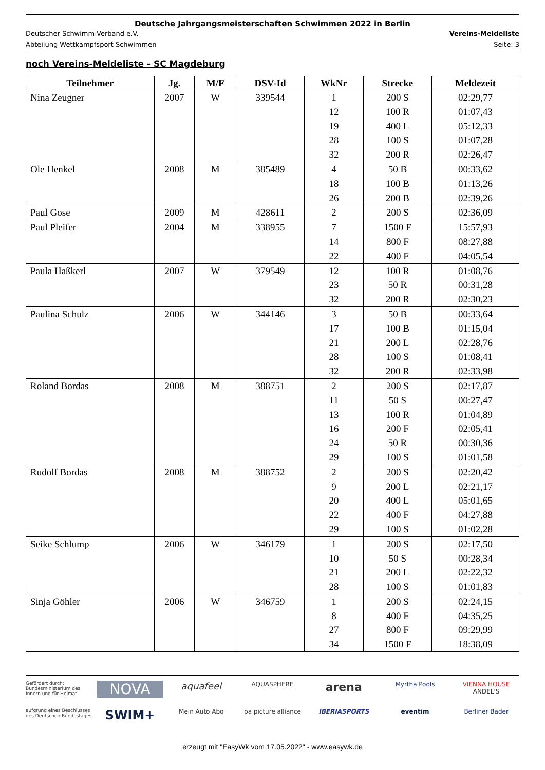Deutsche Jahrgangsmeisterschaften Schwimmen 2022 in Berlin
Deutscher Schwimm-Verband e.V. Vereins-Meldeliste
Abteilung Wettkampfsport Schwimmen Seite: 3
noch Vereins-Meldeliste - SC Magdeburg
| Teilnehmer | Jg. | M/F | DSV-Id | WkNr | Strecke | Meldezeit |
| --- | --- | --- | --- | --- | --- | --- |
| Nina Zeugner | 2007 | W | 339544 | 1 | 200 S | 02:29,77 |
| | | | | 12 | 100 R | 01:07,43 |
| | | | | 19 | 400 L | 05:12,33 |
| | | | | 28 | 100 S | 01:07,28 |
| | | | | 32 | 200 R | 02:26,47 |
| Ole Henkel | 2008 | M | 385489 | 4 | 50 B | 00:33,62 |
| | | | | 18 | 100 B | 01:13,26 |
| | | | | 26 | 200 B | 02:39,26 |
| Paul Gose | 2009 | M | 428611 | 2 | 200 S | 02:36,09 |
| Paul Pleifer | 2004 | M | 338955 | 7 | 1500 F | 15:57,93 |
| | | | | 14 | 800 F | 08:27,88 |
| | | | | 22 | 400 F | 04:05,54 |
| Paula Haßkerl | 2007 | W | 379549 | 12 | 100 R | 01:08,76 |
| | | | | 23 | 50 R | 00:31,28 |
| | | | | 32 | 200 R | 02:30,23 |
| Paulina Schulz | 2006 | W | 344146 | 3 | 50 B | 00:33,64 |
| | | | | 17 | 100 B | 01:15,04 |
| | | | | 21 | 200 L | 02:28,76 |
| | | | | 28 | 100 S | 01:08,41 |
| | | | | 32 | 200 R | 02:33,98 |
| Roland Bordas | 2008 | M | 388751 | 2 | 200 S | 02:17,87 |
| | | | | 11 | 50 S | 00:27,47 |
| | | | | 13 | 100 R | 01:04,89 |
| | | | | 16 | 200 F | 02:05,41 |
| | | | | 24 | 50 R | 00:30,36 |
| | | | | 29 | 100 S | 01:01,58 |
| Rudolf Bordas | 2008 | M | 388752 | 2 | 200 S | 02:20,42 |
| | | | | 9 | 200 L | 02:21,17 |
| | | | | 20 | 400 L | 05:01,65 |
| | | | | 22 | 400 F | 04:27,88 |
| | | | | 29 | 100 S | 01:02,28 |
| Seike Schlump | 2006 | W | 346179 | 1 | 200 S | 02:17,50 |
| | | | | 10 | 50 S | 00:28,34 |
| | | | | 21 | 200 L | 02:22,32 |
| | | | | 28 | 100 S | 01:01,83 |
| Sinja Göhler | 2006 | W | 346759 | 1 | 200 S | 02:24,15 |
| | | | | 8 | 400 F | 04:35,25 |
| | | | | 27 | 800 F | 09:29,99 |
| | | | | 34 | 1500 F | 18:38,09 |
Gefördert durch:
Bundesministerium des Innern und für Heimat
NOVA
aquafeel
AQUASPHERE
arena
Myrtha Pools
VIENNA HOUSE
ANDEL'S
aufgrund eines Beschlusses des Deutschen Bundestages
SWIM+
Mein Auto Abo
pa picture alliance
IBERIASPORTS
eventim
Berliner Bäder
erzeugt mit "EasyWk vom 17.05.2022" - www.easywk.de